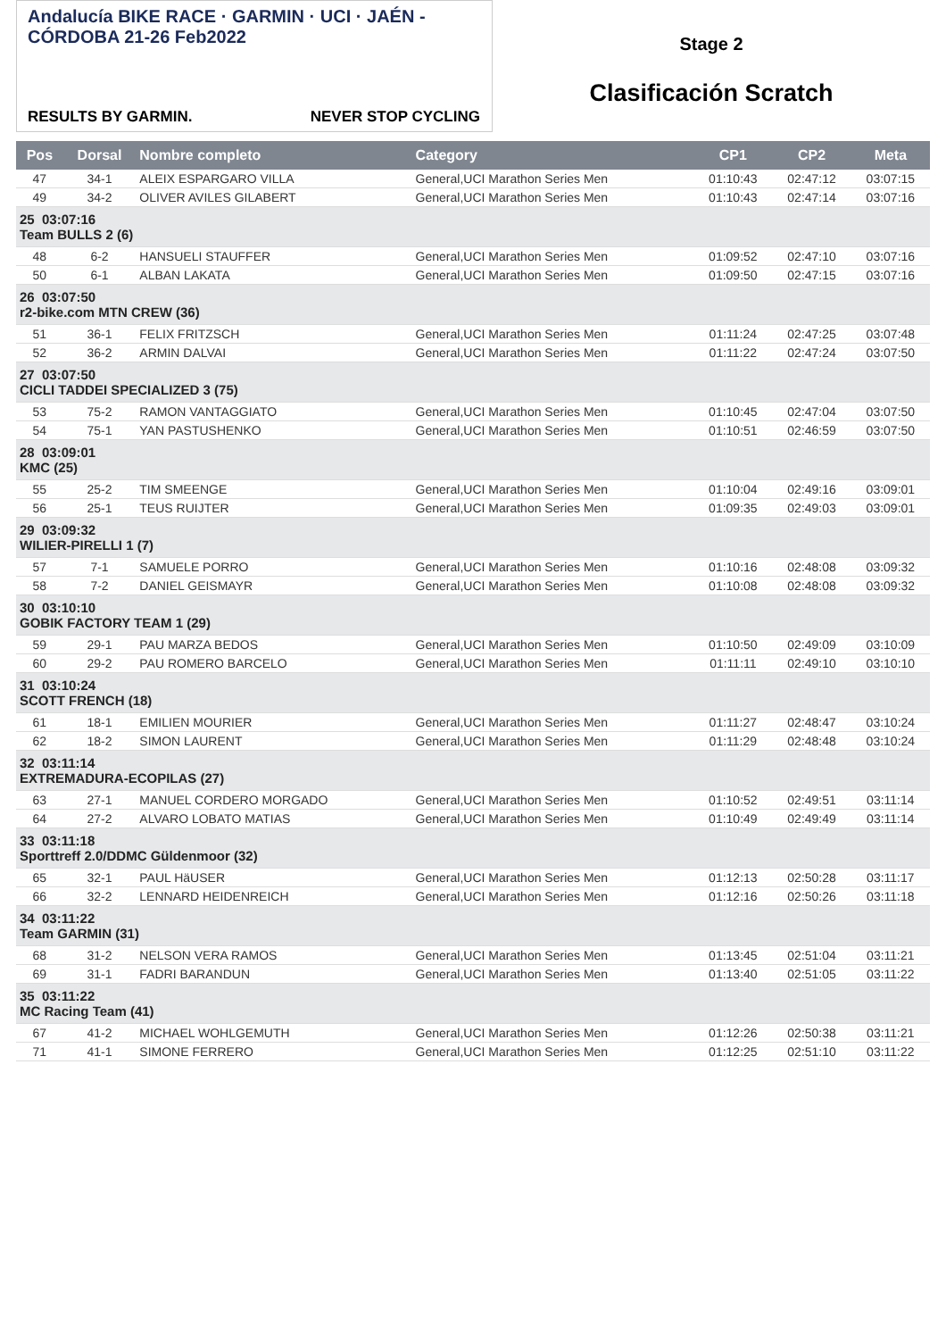Andalucía BIKE RACE · GARMIN · UCI · JAÉN - CÓRDOBA 21-26 Feb2022
RESULTS BY GARMIN. NEVER STOP CYCLING
Stage 2
Clasificación Scratch
| Pos | Dorsal | Nombre completo | Category | CP1 | CP2 | Meta |
| --- | --- | --- | --- | --- | --- | --- |
| 47 | 34-1 | ALEIX ESPARGARO VILLA | General,UCI Marathon Series Men | 01:10:43 | 02:47:12 | 03:07:15 |
| 49 | 34-2 | OLIVER AVILES GILABERT | General,UCI Marathon Series Men | 01:10:43 | 02:47:14 | 03:07:16 |
| 25 03:07:16 Team BULLS 2 (6) | | | | | | |
| 48 | 6-2 | HANSUELI STAUFFER | General,UCI Marathon Series Men | 01:09:52 | 02:47:10 | 03:07:16 |
| 50 | 6-1 | ALBAN LAKATA | General,UCI Marathon Series Men | 01:09:50 | 02:47:15 | 03:07:16 |
| 26 03:07:50 r2-bike.com MTN CREW (36) | | | | | | |
| 51 | 36-1 | FELIX FRITZSCH | General,UCI Marathon Series Men | 01:11:24 | 02:47:25 | 03:07:48 |
| 52 | 36-2 | ARMIN DALVAI | General,UCI Marathon Series Men | 01:11:22 | 02:47:24 | 03:07:50 |
| 27 03:07:50 CICLI TADDEI SPECIALIZED 3 (75) | | | | | | |
| 53 | 75-2 | RAMON VANTAGGIATO | General,UCI Marathon Series Men | 01:10:45 | 02:47:04 | 03:07:50 |
| 54 | 75-1 | YAN PASTUSHENKO | General,UCI Marathon Series Men | 01:10:51 | 02:46:59 | 03:07:50 |
| 28 03:09:01 KMC (25) | | | | | | |
| 55 | 25-2 | TIM SMEENGE | General,UCI Marathon Series Men | 01:10:04 | 02:49:16 | 03:09:01 |
| 56 | 25-1 | TEUS RUIJTER | General,UCI Marathon Series Men | 01:09:35 | 02:49:03 | 03:09:01 |
| 29 03:09:32 WILIER-PIRELLI 1 (7) | | | | | | |
| 57 | 7-1 | SAMUELE PORRO | General,UCI Marathon Series Men | 01:10:16 | 02:48:08 | 03:09:32 |
| 58 | 7-2 | DANIEL GEISMAYR | General,UCI Marathon Series Men | 01:10:08 | 02:48:08 | 03:09:32 |
| 30 03:10:10 GOBIK FACTORY TEAM 1 (29) | | | | | | |
| 59 | 29-1 | PAU MARZA BEDOS | General,UCI Marathon Series Men | 01:10:50 | 02:49:09 | 03:10:09 |
| 60 | 29-2 | PAU ROMERO BARCELO | General,UCI Marathon Series Men | 01:11:11 | 02:49:10 | 03:10:10 |
| 31 03:10:24 SCOTT FRENCH (18) | | | | | | |
| 61 | 18-1 | EMILIEN MOURIER | General,UCI Marathon Series Men | 01:11:27 | 02:48:47 | 03:10:24 |
| 62 | 18-2 | SIMON LAURENT | General,UCI Marathon Series Men | 01:11:29 | 02:48:48 | 03:10:24 |
| 32 03:11:14 EXTREMADURA-ECOPILAS (27) | | | | | | |
| 63 | 27-1 | MANUEL CORDERO MORGADO | General,UCI Marathon Series Men | 01:10:52 | 02:49:51 | 03:11:14 |
| 64 | 27-2 | ALVARO LOBATO MATIAS | General,UCI Marathon Series Men | 01:10:49 | 02:49:49 | 03:11:14 |
| 33 03:11:18 Sporttreff 2.0/DDMC Güldenmoor (32) | | | | | | |
| 65 | 32-1 | PAUL HäUSER | General,UCI Marathon Series Men | 01:12:13 | 02:50:28 | 03:11:17 |
| 66 | 32-2 | LENNARD HEIDENREICH | General,UCI Marathon Series Men | 01:12:16 | 02:50:26 | 03:11:18 |
| 34 03:11:22 Team GARMIN (31) | | | | | | |
| 68 | 31-2 | NELSON VERA RAMOS | General,UCI Marathon Series Men | 01:13:45 | 02:51:04 | 03:11:21 |
| 69 | 31-1 | FADRI BARANDUN | General,UCI Marathon Series Men | 01:13:40 | 02:51:05 | 03:11:22 |
| 35 03:11:22 MC Racing Team (41) | | | | | | |
| 67 | 41-2 | MICHAEL WOHLGEMUTH | General,UCI Marathon Series Men | 01:12:26 | 02:50:38 | 03:11:21 |
| 71 | 41-1 | SIMONE FERRERO | General,UCI Marathon Series Men | 01:12:25 | 02:51:10 | 03:11:22 |